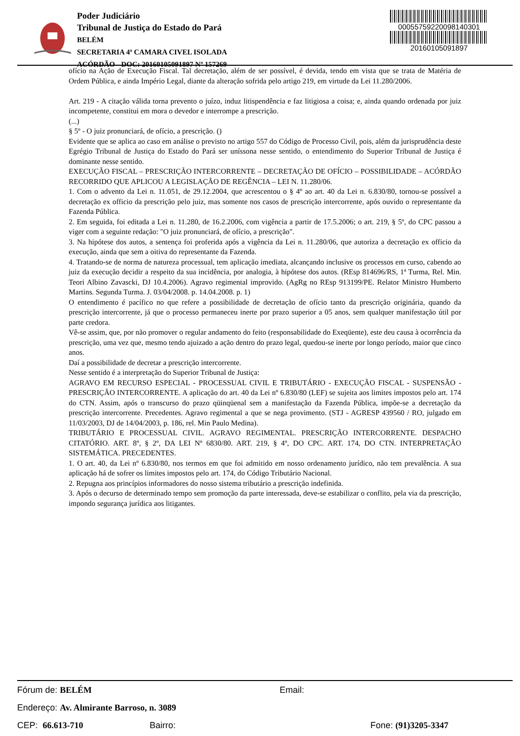Poder Judiciário
Tribunal de Justiça do Estado do Pará
BELÉM
SECRETARIA 4ª CAMARA CIVEL ISOLADA
ACÓRDÃO - DOC: 20160105091897 Nº 157269
00055759220098140301
20160105091897
ofício na Ação de Execução Fiscal. Tal decretação, além de ser possível, é devida, tendo em vista que se trata de Matéria de Ordem Pública, e ainda Império Legal, diante da alteração sofrida pelo artigo 219, em virtude da Lei 11.280/2006.
Art. 219 - A citação válida torna prevento o juízo, induz litispendência e faz litigiosa a coisa; e, ainda quando ordenada por juiz incompetente, constitui em mora o devedor e interrompe a prescrição.
(...)
§ 5º - O juiz pronunciará, de ofício, a prescrição. ()
Evidente que se aplica ao caso em análise o previsto no artigo 557 do Código de Processo Civil, pois, além da jurisprudência deste Egrégio Tribunal de Justiça do Estado do Pará ser uníssona nesse sentido, o entendimento do Superior Tribunal de Justiça é dominante nesse sentido.
EXECUÇÃO FISCAL – PRESCRIÇÃO INTERCORRENTE – DECRETAÇÃO DE OFÍCIO – POSSIBILIDADE – ACÓRDÃO RECORRIDO QUE APLICOU A LEGISLAÇÃO DE REGÊNCIA – LEI N. 11.280/06.
1. Com o advento da Lei n. 11.051, de 29.12.2004, que acrescentou o § 4º ao art. 40 da Lei n. 6.830/80, tornou-se possível a decretação ex officio da prescrição pelo juiz, mas somente nos casos de prescrição intercorrente, após ouvido o representante da Fazenda Pública.
2. Em seguida, foi editada a Lei n. 11.280, de 16.2.2006, com vigência a partir de 17.5.2006; o art. 219, § 5º, do CPC passou a viger com a seguinte redação: "O juiz pronunciará, de ofício, a prescrição".
3. Na hipótese dos autos, a sentença foi proferida após a vigência da Lei n. 11.280/06, que autoriza a decretação ex officio da execução, ainda que sem a oitiva do representante da Fazenda.
4. Tratando-se de norma de natureza processual, tem aplicação imediata, alcançando inclusive os processos em curso, cabendo ao juiz da execução decidir a respeito da sua incidência, por analogia, à hipótese dos autos. (REsp 814696/RS, 1ª Turma, Rel. Min. Teori Albino Zavascki, DJ 10.4.2006). Agravo regimental improvido. (AgRg no REsp 913199/PE. Relator Ministro Humberto Martins. Segunda Turma. J. 03/04/2008. p. 14.04.2008. p. 1)
O entendimento é pacífico no que refere a possibilidade de decretação de ofício tanto da prescrição originária, quando da prescrição intercorrente, já que o processo permaneceu inerte por prazo superior a 05 anos, sem qualquer manifestação útil por parte credora.
Vê-se assim, que, por não promover o regular andamento do feito (responsabilidade do Exeqüente), este deu causa à ocorrência da prescrição, uma vez que, mesmo tendo ajuizado a ação dentro do prazo legal, quedou-se inerte por longo período, maior que cinco anos.
Daí a possibilidade de decretar a prescrição intercorrente.
Nesse sentido é a interpretação do Superior Tribunal de Justiça:
AGRAVO EM RECURSO ESPECIAL - PROCESSUAL CIVIL E TRIBUTÁRIO - EXECUÇÃO FISCAL - SUSPENSÃO - PRESCRIÇÃO INTERCORRENTE. A aplicação do art. 40 da Lei nº 6.830/80 (LEF) se sujeita aos limites impostos pelo art. 174 do CTN. Assim, após o transcurso do prazo qüinqüenal sem a manifestação da Fazenda Pública, impõe-se a decretação da prescrição intercorrente. Precedentes. Agravo regimental a que se nega provimento. (STJ - AGRESP 439560 / RO, julgado em 11/03/2003, DJ de 14/04/2003, p. 186, rel. Min Paulo Medina).
TRIBUTÁRIO E PROCESSUAL CIVIL. AGRAVO REGIMENTAL. PRESCRIÇÃO INTERCORRENTE. DESPACHO CITATÓRIO. ART. 8º, § 2º, DA LEI Nº 6830/80. ART. 219, § 4º, DO CPC. ART. 174, DO CTN. INTERPRETAÇÃO SISTEMÁTICA. PRECEDENTES.
1. O art. 40, da Lei nº 6.830/80, nos termos em que foi admitido em nosso ordenamento jurídico, não tem prevalência. A sua aplicação há de sofrer os limites impostos pelo art. 174, do Código Tributário Nacional.
2. Repugna aos princípios informadores do nosso sistema tributário a prescrição indefinida.
3. Após o decurso de determinado tempo sem promoção da parte interessada, deve-se estabilizar o conflito, pela via da prescrição, impondo segurança jurídica aos litigantes.
Fórum de: BELÉM Email:
Endereço: Av. Almirante Barroso, n. 3089
CEP: 66.613-710 Bairro: Fone: (91)3205-3347